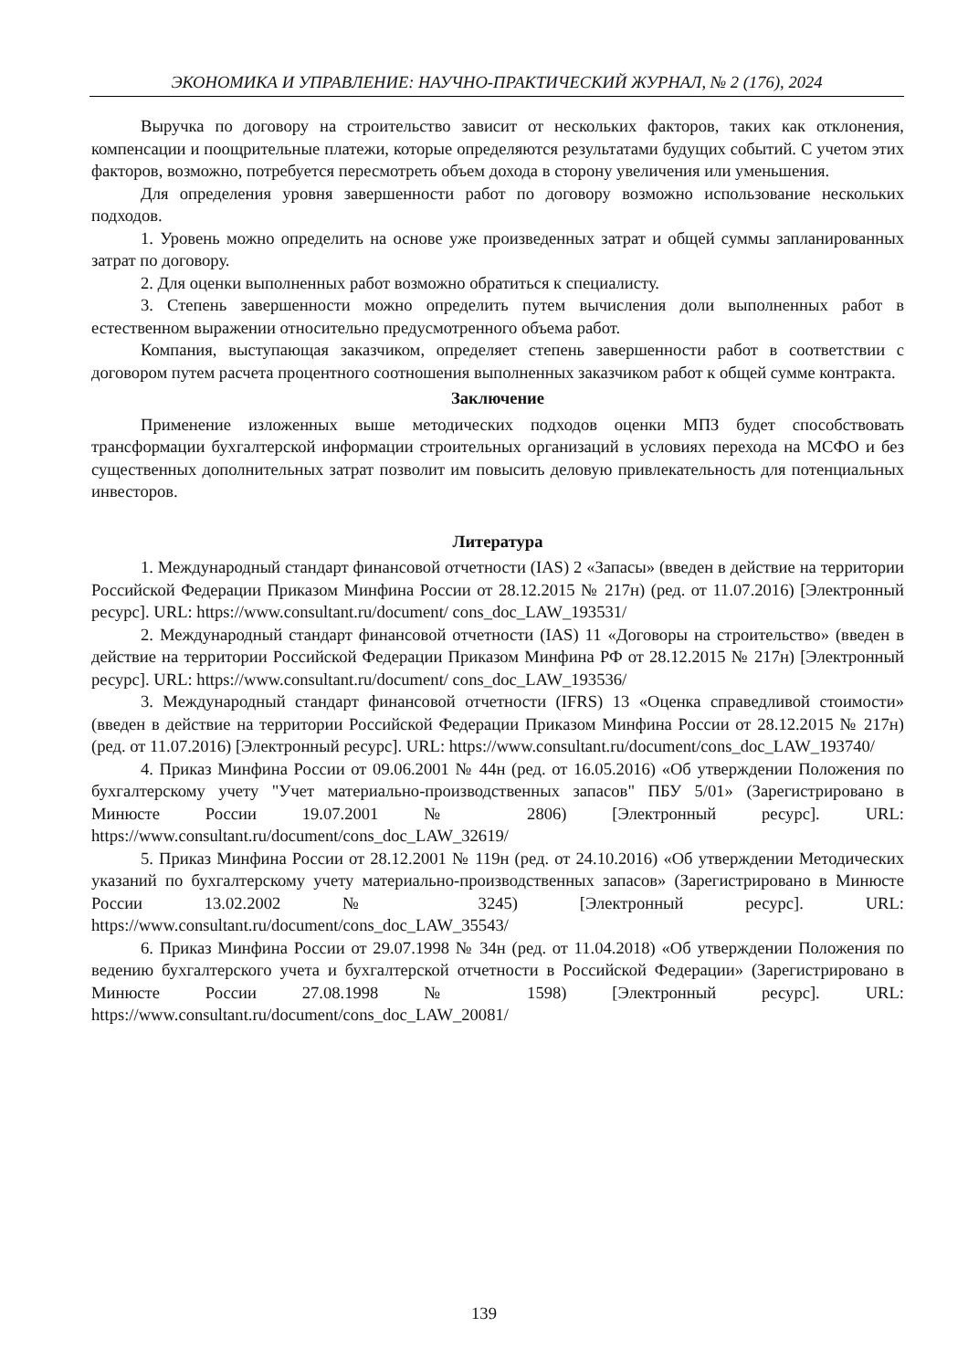ЭКОНОМИКА И УПРАВЛЕНИЕ: НАУЧНО-ПРАКТИЧЕСКИЙ ЖУРНАЛ, № 2 (176), 2024
Выручка по договору на строительство зависит от нескольких факторов, таких как отклонения, компенсации и поощрительные платежи, которые определяются результатами будущих событий. С учетом этих факторов, возможно, потребуется пересмотреть объем дохода в сторону увеличения или уменьшения.
Для определения уровня завершенности работ по договору возможно использование нескольких подходов.
1. Уровень можно определить на основе уже произведенных затрат и общей суммы запланированных затрат по договору.
2. Для оценки выполненных работ возможно обратиться к специалисту.
3. Степень завершенности можно определить путем вычисления доли выполненных работ в естественном выражении относительно предусмотренного объема работ.
Компания, выступающая заказчиком, определяет степень завершенности работ в соответствии с договором путем расчета процентного соотношения выполненных заказчиком работ к общей сумме контракта.
Заключение
Применение изложенных выше методических подходов оценки МПЗ будет способствовать трансформации бухгалтерской информации строительных организаций в условиях перехода на МСФО и без существенных дополнительных затрат позволит им повысить деловую привлекательность для потенциальных инвесторов.
Литература
1. Международный стандарт финансовой отчетности (IAS) 2 «Запасы» (введен в действие на территории Российской Федерации Приказом Минфина России от 28.12.2015 № 217н) (ред. от 11.07.2016) [Электронный ресурс]. URL: https://www.consultant.ru/document/ cons_doc_LAW_193531/
2. Международный стандарт финансовой отчетности (IAS) 11 «Договоры на строительство» (введен в действие на территории Российской Федерации Приказом Минфина РФ от 28.12.2015 № 217н) [Электронный ресурс]. URL: https://www.consultant.ru/document/ cons_doc_LAW_193536/
3. Международный стандарт финансовой отчетности (IFRS) 13 «Оценка справедливой стоимости» (введен в действие на территории Российской Федерации Приказом Минфина России от 28.12.2015 № 217н) (ред. от 11.07.2016) [Электронный ресурс]. URL: https://www.consultant.ru/document/cons_doc_LAW_193740/
4. Приказ Минфина России от 09.06.2001 № 44н (ред. от 16.05.2016) «Об утверждении Положения по бухгалтерскому учету "Учет материально-производственных запасов" ПБУ 5/01» (Зарегистрировано в Минюсте России 19.07.2001 № 2806) [Электронный ресурс]. URL: https://www.consultant.ru/document/cons_doc_LAW_32619/
5. Приказ Минфина России от 28.12.2001 № 119н (ред. от 24.10.2016) «Об утверждении Методических указаний по бухгалтерскому учету материально-производственных запасов» (Зарегистрировано в Минюсте России 13.02.2002 № 3245) [Электронный ресурс]. URL: https://www.consultant.ru/document/cons_doc_LAW_35543/
6. Приказ Минфина России от 29.07.1998 № 34н (ред. от 11.04.2018) «Об утверждении Положения по ведению бухгалтерского учета и бухгалтерской отчетности в Российской Федерации» (Зарегистрировано в Минюсте России 27.08.1998 № 1598) [Электронный ресурс]. URL: https://www.consultant.ru/document/cons_doc_LAW_20081/
139